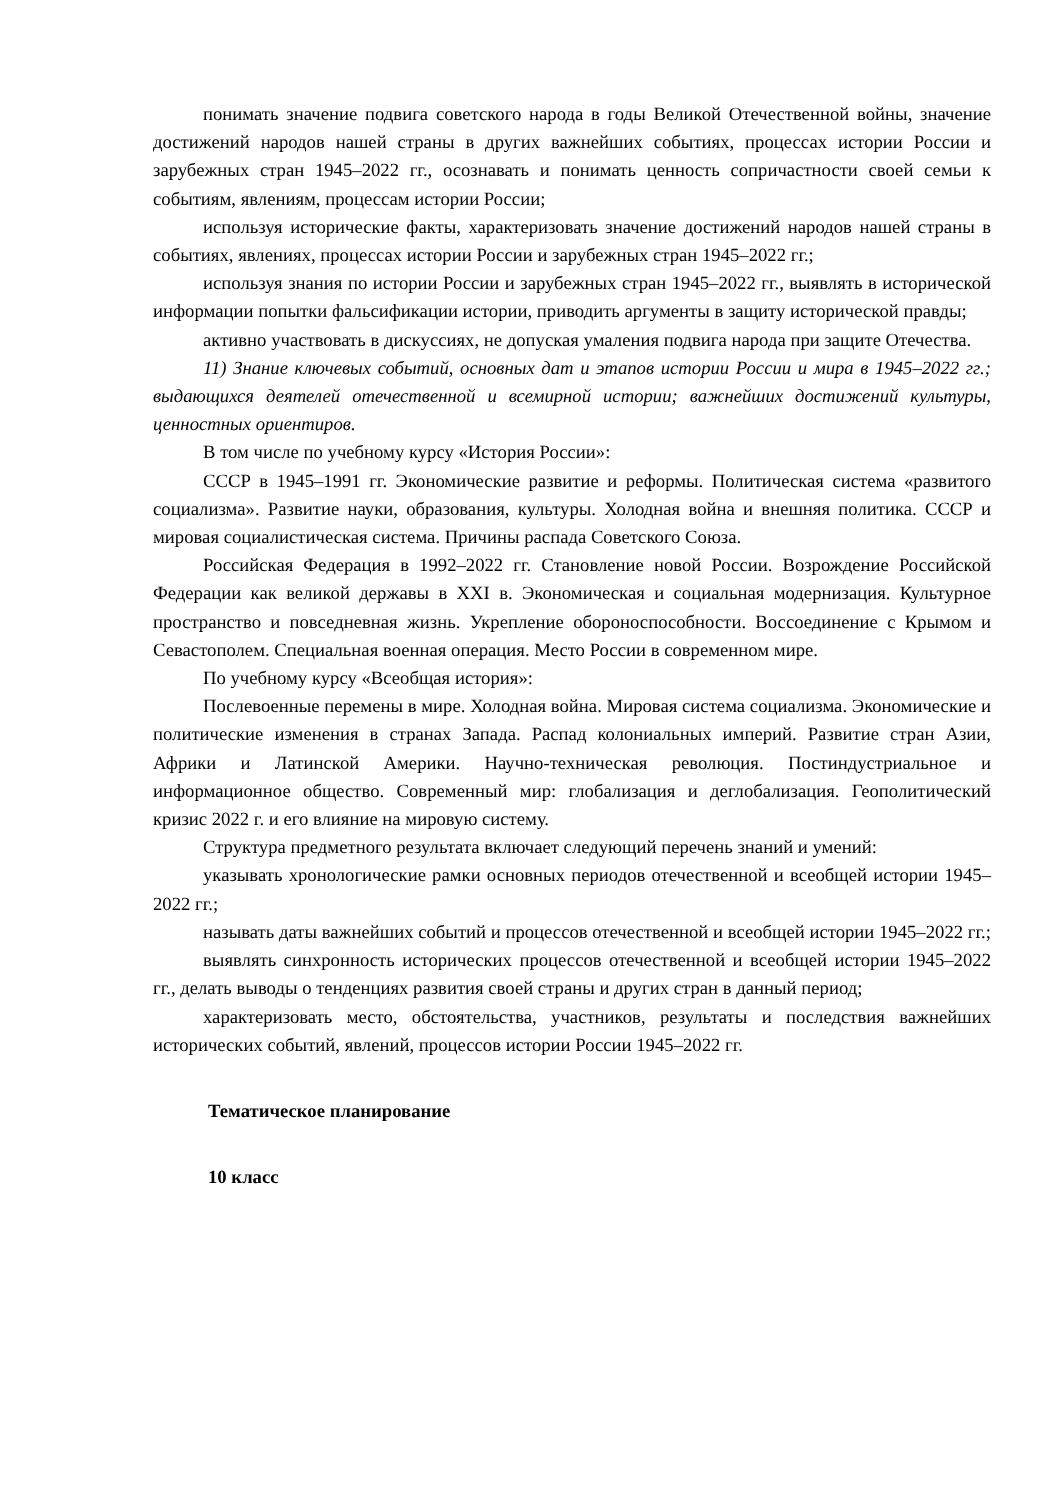понимать значение подвига советского народа в годы Великой Отечественной войны, значение достижений народов нашей страны в других важнейших событиях, процессах истории России и зарубежных стран 1945–2022 гг., осознавать и понимать ценность сопричастности своей семьи к событиям, явлениям, процессам истории России;
используя исторические факты, характеризовать значение достижений народов нашей страны в событиях, явлениях, процессах истории России и зарубежных стран 1945–2022 гг.;
используя знания по истории России и зарубежных стран 1945–2022 гг., выявлять в исторической информации попытки фальсификации истории, приводить аргументы в защиту исторической правды;
активно участвовать в дискуссиях, не допуская умаления подвига народа при защите Отечества.
11) Знание ключевых событий, основных дат и этапов истории России и мира в 1945–2022 гг.; выдающихся деятелей отечественной и всемирной истории; важнейших достижений культуры, ценностных ориентиров.
В том числе по учебному курсу «История России»:
СССР в 1945–1991 гг. Экономические развитие и реформы. Политическая система «развитого социализма». Развитие науки, образования, культуры. Холодная война и внешняя политика. СССР и мировая социалистическая система. Причины распада Советского Союза.
Российская Федерация в 1992–2022 гг. Становление новой России. Возрождение Российской Федерации как великой державы в XXI в. Экономическая и социальная модернизация. Культурное пространство и повседневная жизнь. Укрепление обороноспособности. Воссоединение с Крымом и Севастополем. Специальная военная операция. Место России в современном мире.
По учебному курсу «Всеобщая история»:
Послевоенные перемены в мире. Холодная война. Мировая система социализма. Экономические и политические изменения в странах Запада. Распад колониальных империй. Развитие стран Азии, Африки и Латинской Америки. Научно-техническая революция. Постиндустриальное и информационное общество. Современный мир: глобализация и деглобализация. Геополитический кризис 2022 г. и его влияние на мировую систему.
Структура предметного результата включает следующий перечень знаний и умений:
указывать хронологические рамки основных периодов отечественной и всеобщей истории 1945–2022 гг.;
называть даты важнейших событий и процессов отечественной и всеобщей истории 1945–2022 гг.;
выявлять синхронность исторических процессов отечественной и всеобщей истории 1945–2022 гг., делать выводы о тенденциях развития своей страны и других стран в данный период;
характеризовать место, обстоятельства, участников, результаты и последствия важнейших исторических событий, явлений, процессов истории России 1945–2022 гг.
Тематическое планирование
10 класс